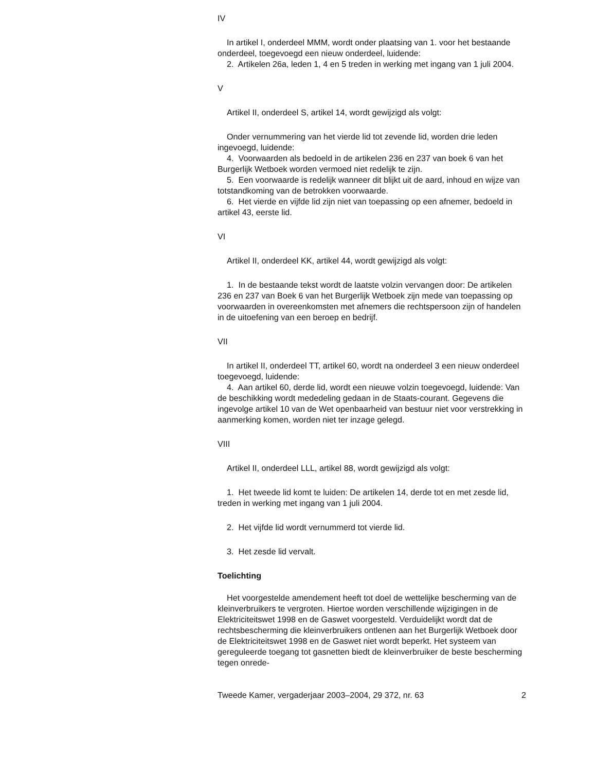IV
In artikel I, onderdeel MMM, wordt onder plaatsing van 1. voor het bestaande onderdeel, toegevoegd een nieuw onderdeel, luidende:
2. Artikelen 26a, leden 1, 4 en 5 treden in werking met ingang van 1 juli 2004.
V
Artikel II, onderdeel S, artikel 14, wordt gewijzigd als volgt:
Onder vernummering van het vierde lid tot zevende lid, worden drie leden ingevoegd, luidende:
4. Voorwaarden als bedoeld in de artikelen 236 en 237 van boek 6 van het Burgerlijk Wetboek worden vermoed niet redelijk te zijn.
5. Een voorwaarde is redelijk wanneer dit blijkt uit de aard, inhoud en wijze van totstandkoming van de betrokken voorwaarde.
6. Het vierde en vijfde lid zijn niet van toepassing op een afnemer, bedoeld in artikel 43, eerste lid.
VI
Artikel II, onderdeel KK, artikel 44, wordt gewijzigd als volgt:
1. In de bestaande tekst wordt de laatste volzin vervangen door: De artikelen 236 en 237 van Boek 6 van het Burgerlijk Wetboek zijn mede van toepassing op voorwaarden in overeenkomsten met afnemers die rechtspersoon zijn of handelen in de uitoefening van een beroep en bedrijf.
VII
In artikel II, onderdeel TT, artikel 60, wordt na onderdeel 3 een nieuw onderdeel toegevoegd, luidende:
4. Aan artikel 60, derde lid, wordt een nieuwe volzin toegevoegd, luidende: Van de beschikking wordt mededeling gedaan in de Staats-courant. Gegevens die ingevolge artikel 10 van de Wet openbaarheid van bestuur niet voor verstrekking in aanmerking komen, worden niet ter inzage gelegd.
VIII
Artikel II, onderdeel LLL, artikel 88, wordt gewijzigd als volgt:
1. Het tweede lid komt te luiden: De artikelen 14, derde tot en met zesde lid, treden in werking met ingang van 1 juli 2004.
2. Het vijfde lid wordt vernummerd tot vierde lid.
3. Het zesde lid vervalt.
Toelichting
Het voorgestelde amendement heeft tot doel de wettelijke bescherming van de kleinverbruikers te vergroten. Hiertoe worden verschillende wijzigingen in de Elektriciteitswet 1998 en de Gaswet voorgesteld. Verduidelijkt wordt dat de rechtsbescherming die kleinverbruikers ontlenen aan het Burgerlijk Wetboek door de Elektriciteitswet 1998 en de Gaswet niet wordt beperkt. Het systeem van gereguleerde toegang tot gasnetten biedt de kleinverbruiker de beste bescherming tegen onrede-
Tweede Kamer, vergaderjaar 2003–2004, 29 372, nr. 63 2